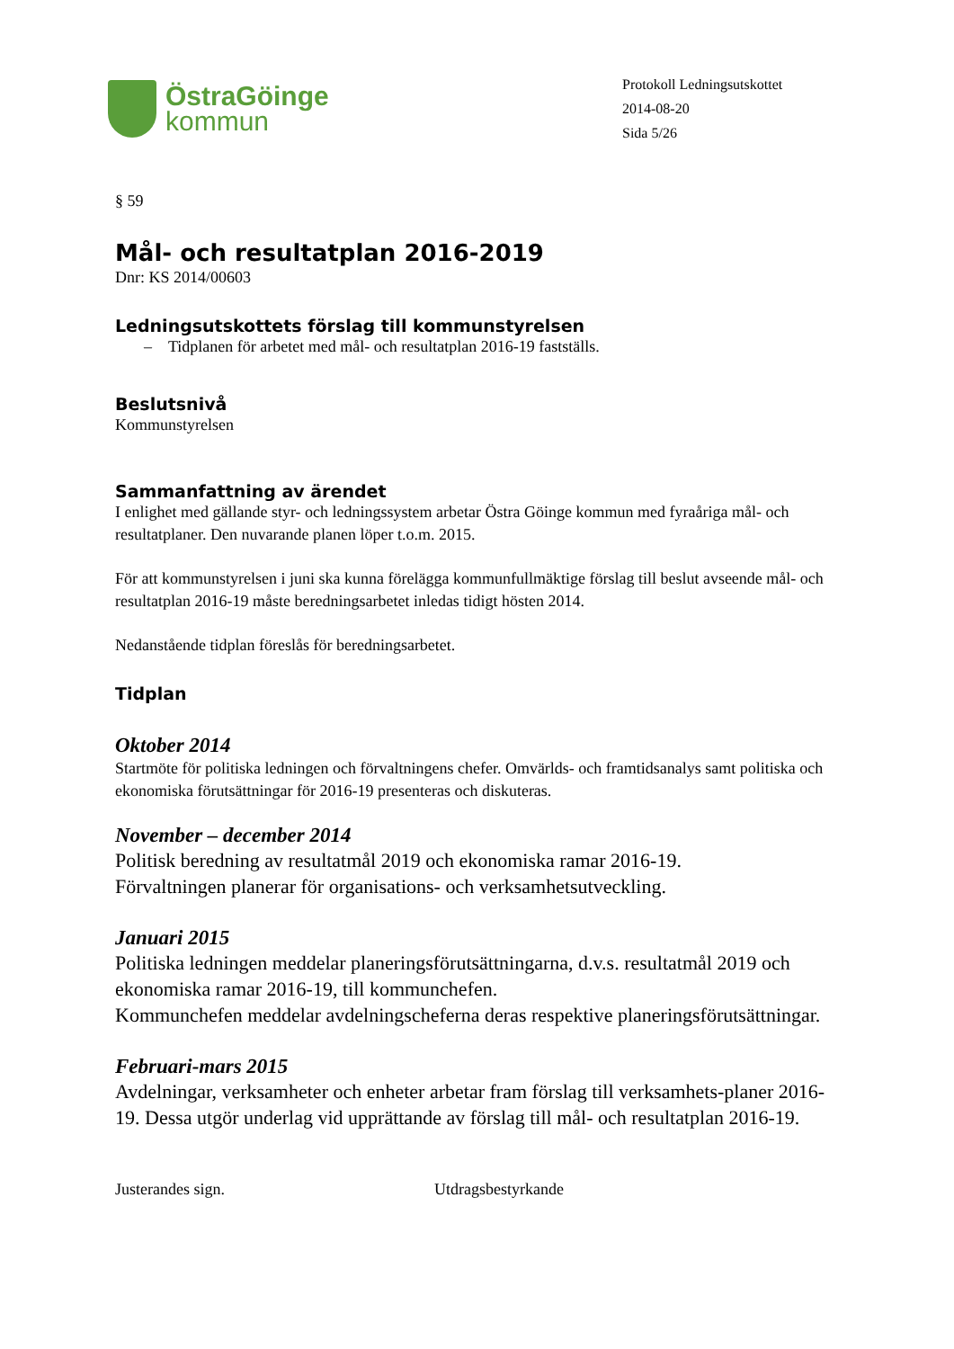ÖstraGöinge
kommun
Protokoll Ledningsutskottet
2014-08-20
Sida 5/26
§ 59
Mål- och resultatplan 2016-2019
Dnr: KS 2014/00603
Ledningsutskottets förslag till kommunstyrelsen
– Tidplanen för arbetet med mål- och resultatplan 2016-19 fastställs.
Beslutsnivå
Kommunstyrelsen
Sammanfattning av ärendet
I enlighet med gällande styr- och ledningssystem arbetar Östra Göinge kommun med fyraåriga mål- och resultatplaner. Den nuvarande planen löper t.o.m. 2015.
För att kommunstyrelsen i juni ska kunna förelägga kommunfullmäktige förslag till beslut avseende mål- och resultatplan 2016-19 måste beredningsarbetet inledas tidigt hösten 2014.
Nedanstående tidplan föreslås för beredningsarbetet.
Tidplan
Oktober 2014
Startmöte för politiska ledningen och förvaltningens chefer. Omvärlds- och framtidsanalys samt politiska och ekonomiska förutsättningar för 2016-19 presenteras och diskuteras.
November – december 2014
Politisk beredning av resultatmål 2019 och ekonomiska ramar 2016-19.
Förvaltningen planerar för organisations- och verksamhetsutveckling.
Januari 2015
Politiska ledningen meddelar planeringsförutsättningarna, d.v.s. resultatmål 2019 och ekonomiska ramar 2016-19, till kommunchefen.
Kommunchefen meddelar avdelningscheferna deras respektive planeringsförutsättningar.
Februari-mars 2015
Avdelningar, verksamheter och enheter arbetar fram förslag till verksamhets-planer 2016-19. Dessa utgör underlag vid upprättande av förslag till mål- och resultatplan 2016-19.
Justerandes sign. Utdragsbestyrkande